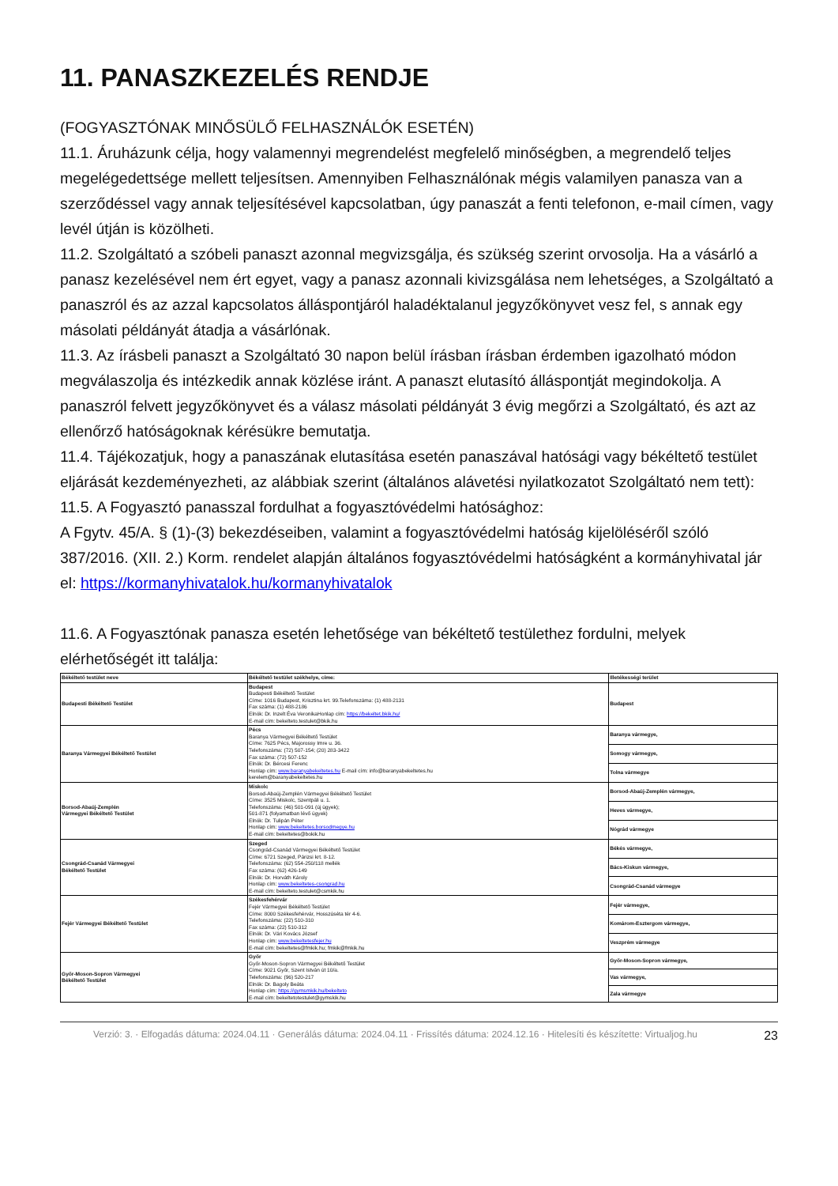11. PANASZKEZELÉS RENDJE
(FOGYASZTÓNAK MINŐSÜLŐ FELHASZNÁLÓK ESETÉN)
11.1. Áruházunk célja, hogy valamennyi megrendelést megfelelő minőségben, a megrendelő teljes megelégedettsége mellett teljesítsen. Amennyiben Felhasználónak mégis valamilyen panasza van a szerződéssel vagy annak teljesítésével kapcsolatban, úgy panaszát a fenti telefonon, e-mail címen, vagy levél útján is közölheti.
11.2. Szolgáltató a szóbeli panaszt azonnal megvizsgálja, és szükség szerint orvosolja. Ha a vásárló a panasz kezelésével nem ért egyet, vagy a panasz azonnali kivizsgálása nem lehetséges, a Szolgáltató a panaszról és az azzal kapcsolatos álláspontjáról haladéktalanul jegyzőkönyvet vesz fel, s annak egy másolati példányát átadja a vásárlónak.
11.3. Az írásbeli panaszt a Szolgáltató 30 napon belül írásban írásban érdemben igazolható módon megválaszolja és intézkedik annak közlése iránt. A panaszt elutasító álláspontját megindokolja. A panaszról felvett jegyzőkönyvet és a válasz másolati példányát 3 évig megőrzi a Szolgáltató, és azt az ellenőrző hatóságoknak kérésükre bemutatja.
11.4. Tájékozatjuk, hogy a panaszának elutasítása esetén panaszával hatósági vagy békéltető testület eljárását kezdeményezheti, az alábbiak szerint (általános alávetési nyilatkozatot Szolgáltató nem tett):
11.5. A Fogyasztó panasszal fordulhat a fogyasztóvédelmi hatósághoz:
A Fgytv. 45/A. § (1)-(3) bekezdéseiben, valamint a fogyasztóvédelmi hatóság kijelöléséről szóló 387/2016. (XII. 2.) Korm. rendelet alapján általános fogyasztóvédelmi hatóságként a kormányhivatal jár el: https://kormanyhivatalok.hu/kormanyhivatalok
11.6. A Fogyasztónak panasza esetén lehetősége van békéltető testülethez fordulni, melyek elérhetőségét itt találja:
| Békéltető testület neve | Békéltető testület székhelye, címe: | Illetékességi terület |
| --- | --- | --- |
| Budapesti Békéltető Testület | Budapest Budapesti Békéltető Testület Címe: 1016 Budapest, Krisztina krt. 99.Telefonszáma: (1) 488-2131 Fax száma: (1) 488-2186 Elnök: Dr. Inzelt Éva VeronikaHonlap cím: https://bekeltet.bkik.hu/ E-mail cím: bekelteto.testulet@bkik.hu | Budapest |
| Baranya Vármegyei Békéltető Testület | Pécs Baranya Vármegyei Békéltető Testület Címe: 7625 Pécs, Majorossy Imre u. 36. Telefonszáma: (72) 507-154; (20) 283-3422 Fax száma: (72) 507-152 Elnök: Dr. Bércesi Ferenc Honlap cím: www.baranyabekeltetes.hu E-mail cím: info@baranyabekeltetes.hu kerelem@baranyabekeltetes.hu | Baranya vármegye, |
| | | Somogy vármegye, |
| | | Tolna vármegye |
| Borsod-Abaúj-Zemplén Vármegyei Békéltető Testület | Miskolc Borsod-Abaúj-Zemplén Vármegyei Békéltető Testület Címe: 3525 Miskolc, Szentpáli u. 1. Telefonszáma: (46) 501-091 (új ügyek); 501-871 (folyamatban lévő ügyek) Elnök: Dr. Tulipán Péter Honlap cím: www.bekeltetes.borsodmegye.hu E-mail cím: bekeltetes@bokik.hu | Borsod-Abaúj-Zemplén vármegye, |
| | | Heves vármegye, |
| | | Nógrád vármegye |
| Csongrád-Csanád Vármegyei Békéltető Testület | Szeged Csongrád-Csanád Vármegyei Békéltető Testület Címe: 6721 Szeged, Párizsi krt. 8-12. Telefonszáma: (62) 554-250/118 mellék Fax száma: (62) 426-149 Elnök: Dr. Horváth Károly Honlap cím: www.bekeltetes-csongrad.hu E-mail cím: bekelteto.testulet@csmkik.hu | Békés vármegye, |
| | | Bács-Kiskun vármegye, |
| | | Csongrád-Csanád vármegye |
| Fejér Vármegyei Békéltető Testület | Székesfehérvár Fejér Vármegyei Békéltető Testület Címe: 8000 Székesfehérvár, Hosszúséta tér 4-6. Telefonszáma: (22) 510-310 Fax száma: (22) 510-312 Elnök: Dr. Vári Kovács József Honlap cím: www.bekeltetesfejer.hu E-mail cím: bekeltetes@fmkik.hu; fmkik@fmkik.hu | Fejér vármegye, |
| | | Komárom-Esztergom vármegye, |
| | | Veszprém vármegye |
| Győr-Moson-Sopron Vármegyei Békéltető Testület | Győr Győr-Moson-Sopron Vármegyei Békéltető Testület Címe: 9021 Győr, Szent István út 10/a. Telefonszáma: (96) 520-217 Elnök: Dr. Bagoly Beáta Honlap cím: https://gymsmkik.hu/bekelteto E-mail cím: bekeltetotestulet@gymskik.hu | Győr-Moson-Sopron vármegye, |
| | | Vas vármegye, |
| | | Zala vármegye |
Verzió: 3. · Elfogadás dátuma: 2024.04.11 · Generálás dátuma: 2024.04.11 · Frissítés dátuma: 2024.12.16 · Hitelesíti és készítette: Virtualjog.hu
23